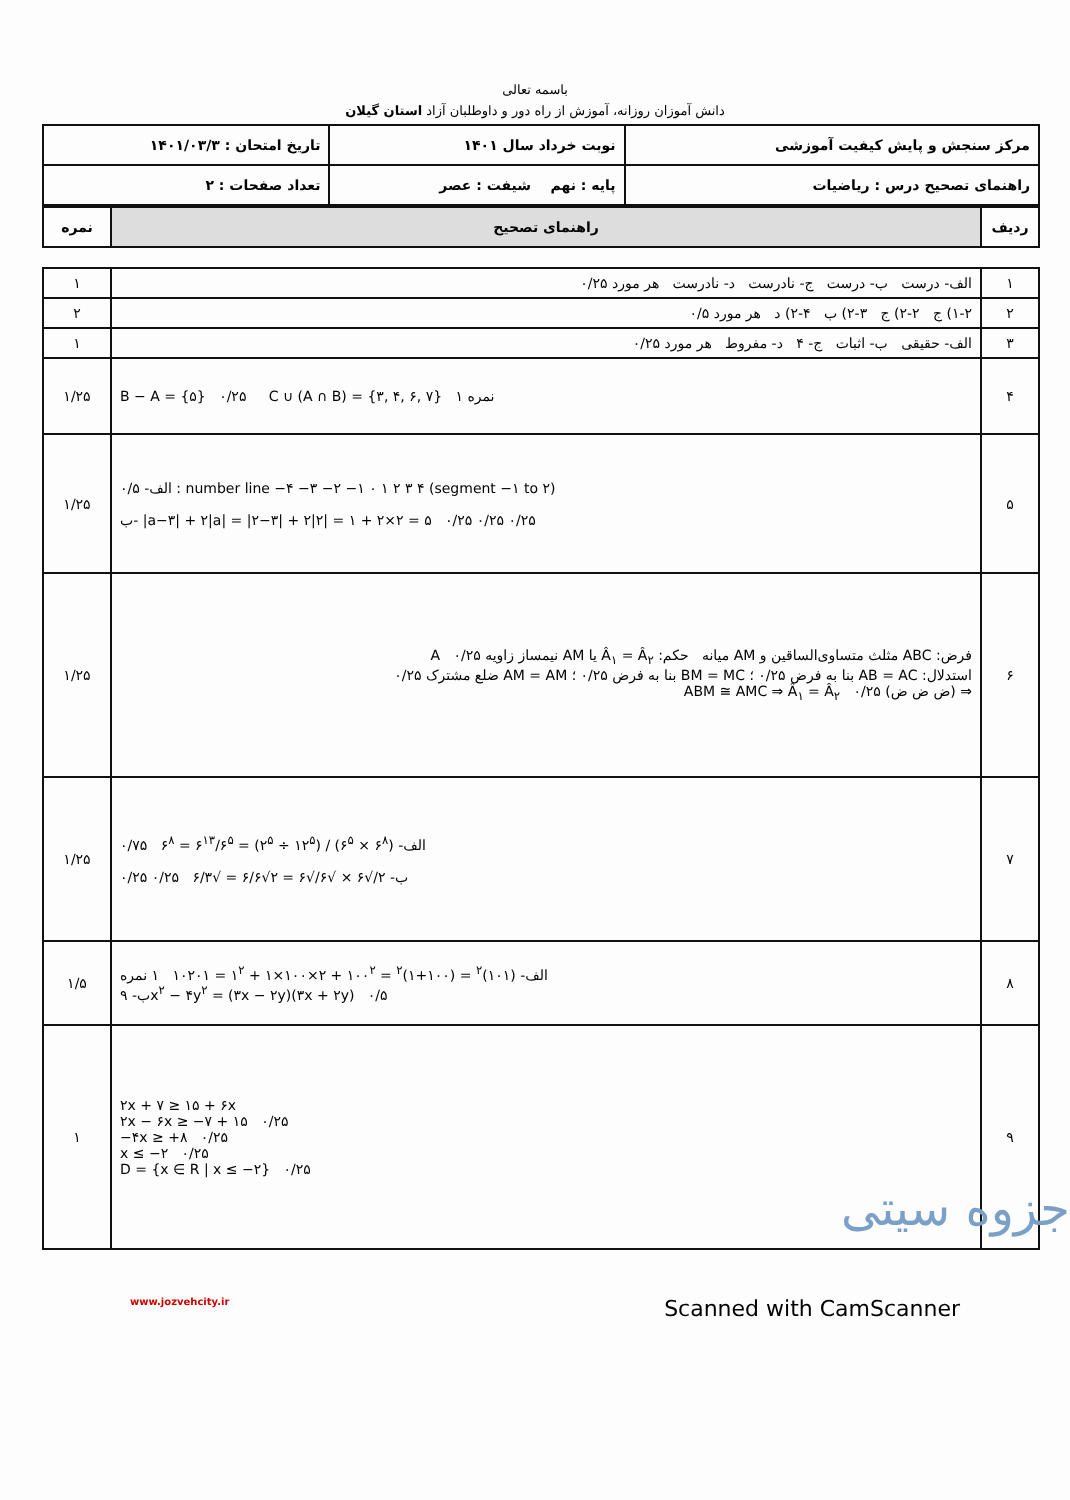باسمه تعالی
دانش آموزان روزانه، آموزش از راه دور و داوطلبان آزاد استان گیلان
| مرکز سنجش و پایش کیفیت آموزشی | نوبت خرداد سال ۱۴۰۱ | تاریخ امتحان : ۱۴۰۱/۰۳/۳ |
| راهنمای تصحیح درس : ریاضیات | پایه : نهم شیفت : عصر | تعداد صفحات : ۲ |
| ردیف | راهنمای تصحیح | نمره |
| ۱ | الف- درست ب- درست ج- نادرست د- نادرست هر مورد ۰/۲۵ | ۱ |
| ۲ | ۱-۲) ج ۲-۲) ج ۳-۲) ب ۴-۲) د هر مورد ۰/۵ | ۲ |
| ۳ | الف- حقیقی ب- اثبات ج- ۴ د- مفروط هر مورد ۰/۲۵ | ۱ |
| ۴ | B − A = {۵} ۰/۲۵ C ∪ (A ∩ B) = {۳, ۴, ۶, ۷} ۱ نمره | ۱/۲۵ |
| ۵ | الف- ۰/۵ : number line −۴ −۳ −۲ −۱ ۰ ۱ ۲ ۳ ۴ (segment −۱ to ۲) ب- /a−۳/ + ۲/a/ = /۲−۳/ + ۲/۲/ = ۱ + ۲×۲ = ۵ ۰/۲۵ ۰/۲۵ ۰/۲۵ | ۱/۲۵ |
| ۶ | فرض: ABC مثلث متساوی‌الساقین و AM میانه حکم: Â<sub>۱</sub> = Â<sub>۲</sub> یا AM نیمساز زاویه A ۰/۲۵ استدلال: AB = AC بنا به فرض ۰/۲۵ ؛ BM = MC بنا به فرض ۰/۲۵ ؛ AM = AM ضلع مشترک ۰/۲۵ ⇒ (ض ض ض) ABM ≅ AMC ⇒ Â<sub>۱</sub> = Â<sub>۲</sub> ۰/۲۵ | ۱/۲۵ |
| ۷ | الف- (۶<sup>۸</sup> × ۶<sup>۵</sup>) / (۱۲<sup>۵</sup> ÷ ۲<sup>۵</sup>) = ۶<sup>۱۳</sup>/۶<sup>۵</sup> = ۶<sup>۸</sup> ۰/۷۵ ب- ۲/√۶ × √۶/√۶ = ۲√۶/۶ = √۶/۳ ۰/۲۵ ۰/۲۵ | ۱/۲۵ |
| ۸ | الف- (۱۰۱)<sup>۲</sup> = (۱۰۰+۱)<sup>۲</sup> = ۱۰۰<sup>۲</sup> + ۲×۱۰۰×۱ + ۱<sup>۲</sup> = ۱۰۲۰۱ ۱ نمره ب- ۹x<sup>۲</sup> − ۴y<sup>۲</sup> = (۳x − ۲y)(۳x + ۲y) ۰/۵ | ۱/۵ |
| ۹ | ۲x + ۷ ≥ ۱۵ + ۶x ۲x − ۶x ≥ −۷ + ۱۵ ۰/۲۵ −۴x ≥ +۸ ۰/۲۵ x ≤ −۲ ۰/۲۵ D = {x ∈ R / x ≤ −۲} ۰/۲۵ | ۱ |
جزوه سیتی
www.jozvehcity.ir Scanned with CamScanner